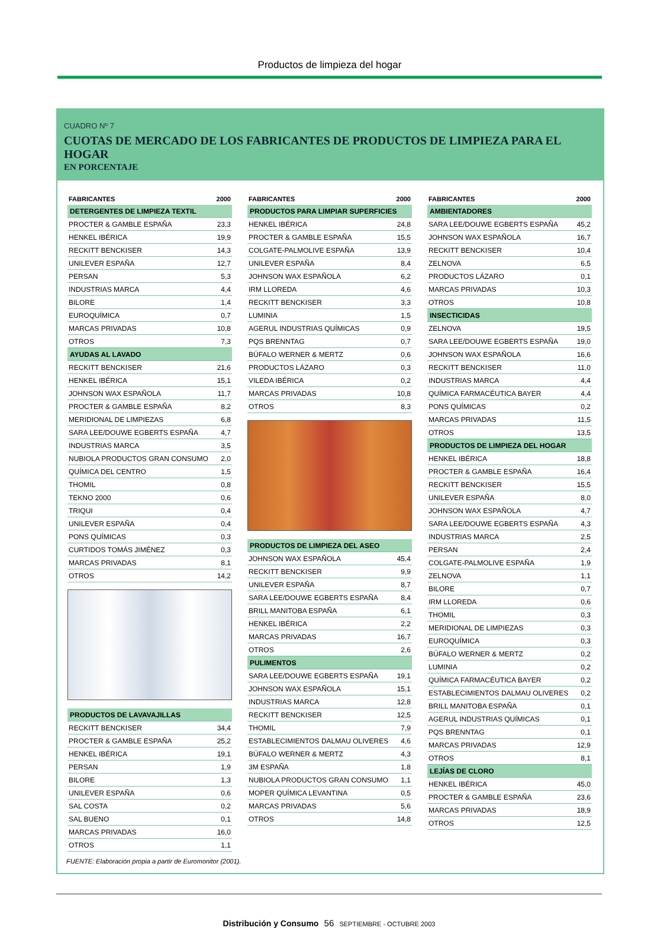Productos de limpieza del hogar
CUADRO Nº 7
CUOTAS DE MERCADO DE LOS FABRICANTES DE PRODUCTOS DE LIMPIEZA PARA EL HOGAR
EN PORCENTAJE
| FABRICANTES | 2000 |
| --- | --- |
| DETERGENTES DE LIMPIEZA TEXTIL | |
| PROCTER & GAMBLE ESPAÑA | 23,3 |
| HENKEL IBÉRICA | 19,9 |
| RECKITT BENCKISER | 14,3 |
| UNILEVER ESPAÑA | 12,7 |
| PERSAN | 5,3 |
| INDUSTRIAS MARCA | 4,4 |
| BILORE | 1,4 |
| EUROQUÍMICA | 0,7 |
| MARCAS PRIVADAS | 10,8 |
| OTROS | 7,3 |
| AYUDAS AL LAVADO | |
| RECKITT BENCKISER | 21,6 |
| HENKEL IBÉRICA | 15,1 |
| JOHNSON WAX ESPAÑOLA | 11,7 |
| PROCTER & GAMBLE ESPAÑA | 8,2 |
| MERIDIONAL DE LIMPIEZAS | 6,8 |
| SARA LEE/DOUWE EGBERTS ESPAÑA | 4,7 |
| INDUSTRIAS MARCA | 3,5 |
| NUBIOLA PRODUCTOS GRAN CONSUMO | 2,0 |
| QUÍMICA DEL CENTRO | 1,5 |
| THOMIL | 0,8 |
| TEKNO 2000 | 0,6 |
| TRIQUI | 0,4 |
| UNILEVER ESPAÑA | 0,4 |
| PONS QUÍMICAS | 0,3 |
| CURTIDOS TOMÁS JIMÉNEZ | 0,3 |
| MARCAS PRIVADAS | 8,1 |
| OTROS | 14,2 |
| PRODUCTOS DE LAVAVAJILLAS | |
| RECKITT BENCKISER | 34,4 |
| PROCTER & GAMBLE ESPAÑA | 25,2 |
| HENKEL IBÉRICA | 19,1 |
| PERSAN | 1,9 |
| BILORE | 1,3 |
| UNILEVER ESPAÑA | 0,6 |
| SAL COSTA | 0,2 |
| SAL BUENO | 0,1 |
| MARCAS PRIVADAS | 16,0 |
| OTROS | 1,1 |
| FABRICANTES | 2000 |
| --- | --- |
| PRODUCTOS PARA LIMPIAR SUPERFICIES | |
| HENKEL IBÉRICA | 24,8 |
| PROCTER & GAMBLE ESPAÑA | 15,5 |
| COLGATE-PALMOLIVE ESPAÑA | 13,9 |
| UNILEVER ESPAÑA | 8,4 |
| JOHNSON WAX ESPAÑOLA | 6,2 |
| IRM LLOREDA | 4,6 |
| RECKITT BENCKISER | 3,3 |
| LUMINIA | 1,5 |
| AGERUL INDUSTRIAS QUÍMICAS | 0,9 |
| PQS BRENNTAG | 0,7 |
| BÚFALO WERNER & MERTZ | 0,6 |
| PRODUCTOS LÁZARO | 0,3 |
| VILEDA IBÉRICA | 0,2 |
| MARCAS PRIVADAS | 10,8 |
| OTROS | 8,3 |
| PRODUCTOS DE LIMPIEZA DEL ASEO | |
| JOHNSON WAX ESPAÑOLA | 45,4 |
| RECKITT BENCKISER | 9,9 |
| UNILEVER ESPAÑA | 8,7 |
| SARA LEE/DOUWE EGBERTS ESPAÑA | 8,4 |
| BRILL MANITOBA ESPAÑA | 6,1 |
| HENKEL IBÉRICA | 2,2 |
| MARCAS PRIVADAS | 16,7 |
| OTROS | 2,6 |
| PULIMENTOS | |
| SARA LEE/DOUWE EGBERTS ESPAÑA | 19,1 |
| JOHNSON WAX ESPAÑOLA | 15,1 |
| INDUSTRIAS MARCA | 12,8 |
| RECKITT BENCKISER | 12,5 |
| THOMIL | 7,9 |
| ESTABLECIMIENTOS DALMAU OLIVERES | 4,6 |
| BÚFALO WERNER & MERTZ | 4,3 |
| 3M ESPAÑA | 1,8 |
| NUBIOLA PRODUCTOS GRAN CONSUMO | 1,1 |
| MOPER QUÍMICA LEVANTINA | 0,5 |
| MARCAS PRIVADAS | 5,6 |
| OTROS | 14,8 |
| FABRICANTES | 2000 |
| --- | --- |
| AMBIENTADORES | |
| SARA LEE/DOUWE EGBERTS ESPAÑA | 45,2 |
| JOHNSON WAX ESPAÑOLA | 16,7 |
| RECKITT BENCKISER | 10,4 |
| ZELNOVA | 6,5 |
| PRODUCTOS LÁZARO | 0,1 |
| MARCAS PRIVADAS | 10,3 |
| OTROS | 10,8 |
| INSECTICIDAS | |
| ZELNOVA | 19,5 |
| SARA LEE/DOUWE EGBERTS ESPAÑA | 19,0 |
| JOHNSON WAX ESPAÑOLA | 16,6 |
| RECKITT BENCKISER | 11,0 |
| INDUSTRIAS MARCA | 4,4 |
| QUÍMICA FARMACÉUTICA BAYER | 4,4 |
| PONS QUÍMICAS | 0,2 |
| MARCAS PRIVADAS | 11,5 |
| OTROS | 13,5 |
| PRODUCTOS DE LIMPIEZA DEL HOGAR | |
| HENKEL IBÉRICA | 18,8 |
| PROCTER & GAMBLE ESPAÑA | 16,4 |
| RECKITT BENCKISER | 15,5 |
| UNILEVER ESPAÑA | 8,0 |
| JOHNSON WAX ESPAÑOLA | 4,7 |
| SARA LEE/DOUWE EGBERTS ESPAÑA | 4,3 |
| INDUSTRIAS MARCA | 2,5 |
| PERSAN | 2,4 |
| COLGATE-PALMOLIVE ESPAÑA | 1,9 |
| ZELNOVA | 1,1 |
| BILORE | 0,7 |
| IRM LLOREDA | 0,6 |
| THOMIL | 0,3 |
| MERIDIONAL DE LIMPIEZAS | 0,3 |
| EUROQUÍMICA | 0,3 |
| BÚFALO WERNER & MERTZ | 0,2 |
| LUMINIA | 0,2 |
| QUÍMICA FARMACÉUTICA BAYER | 0,2 |
| ESTABLECIMIENTOS DALMAU OLIVERES | 0,2 |
| BRILL MANITOBA ESPAÑA | 0,1 |
| AGERUL INDUSTRIAS QUÍMICAS | 0,1 |
| PQS BRENNTAG | 0,1 |
| MARCAS PRIVADAS | 12,9 |
| OTROS | 8,1 |
| LEJÍAS DE CLORO | |
| HENKEL IBÉRICA | 45,0 |
| PROCTER & GAMBLE ESPAÑA | 23,6 |
| MARCAS PRIVADAS | 18,9 |
| OTROS | 12,5 |
FUENTE: Elaboración propia a partir de Euromonitor (2001).
Distribución y Consumo 56 SEPTIEMBRE - OCTUBRE 2003